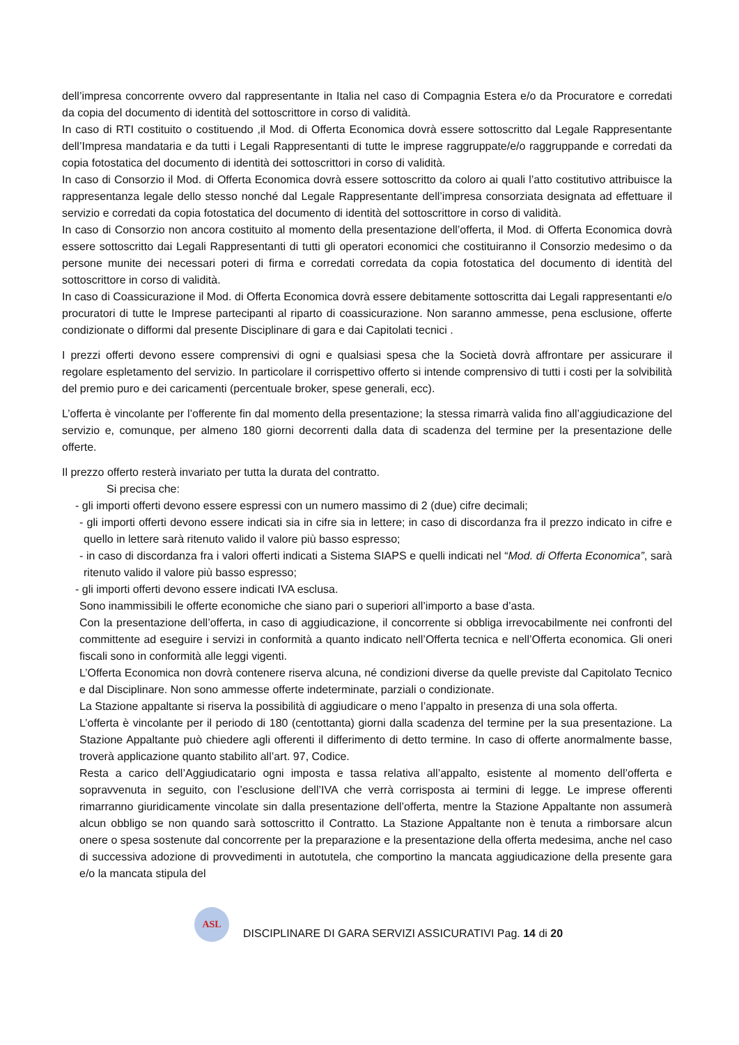dell’impresa concorrente ovvero dal rappresentante in Italia nel caso di Compagnia Estera e/o da Procuratore e corredati da copia del documento di identità del sottoscrittore in corso di validità.
In caso di RTI costituito o costituendo ,il Mod. di Offerta Economica dovrà essere sottoscritto dal Legale Rappresentante dell’Impresa mandataria e da tutti i Legali Rappresentanti di tutte le imprese raggruppate/e/o raggruppande e corredati da copia fotostatica del documento di identità dei sottoscrittori in corso di validità.
In caso di Consorzio il Mod. di Offerta Economica dovrà essere sottoscritto da coloro ai quali l’atto costitutivo attribuisce la rappresentanza legale dello stesso nonché dal Legale Rappresentante dell’impresa consorziata designata ad effettuare il servizio e corredati da copia fotostatica del documento di identità del sottoscrittore in corso di validità.
In caso di Consorzio non ancora costituito al momento della presentazione dell’offerta, il Mod. di Offerta Economica dovrà essere sottoscritto dai Legali Rappresentanti di tutti gli operatori economici che costituiranno il Consorzio medesimo o da persone munite dei necessari poteri di firma e corredati corredata da copia fotostatica del documento di identità del sottoscrittore in corso di validità.
In caso di Coassicurazione il Mod. di Offerta Economica dovrà essere debitamente sottoscritta dai Legali rappresentanti e/o procuratori di tutte le Imprese partecipanti al riparto di coassicurazione. Non saranno ammesse, pena esclusione, offerte condizionate o difformi dal presente Disciplinare di gara e dai Capitolati tecnici .
I prezzi offerti devono essere comprensivi di ogni e qualsiasi spesa che la Società dovrà affrontare per assicurare il regolare espletamento del servizio. In particolare il corrispettivo offerto si intende comprensivo di tutti i costi per la solvibilità del premio puro e dei caricamenti (percentuale broker, spese generali, ecc).
L’offerta è vincolante per l’offerente fin dal momento della presentazione; la stessa rimarrà valida fino all’aggiudicazione del servizio e, comunque, per almeno 180 giorni decorrenti dalla data di scadenza del termine per la presentazione delle offerte.
Il prezzo offerto resterà invariato per tutta la durata del contratto.
Si precisa che:
- gli importi offerti devono essere espressi con un numero massimo di 2 (due) cifre decimali;
- gli importi offerti devono essere indicati sia in cifre sia in lettere; in caso di discordanza fra il prezzo indicato in cifre e quello in lettere sarà ritenuto valido il valore più basso espresso;
- in caso di discordanza fra i valori offerti indicati a Sistema SIAPS e quelli indicati nel “Mod. di Offerta Economica”, sarà ritenuto valido il valore più basso espresso;
- gli importi offerti devono essere indicati IVA esclusa.
Sono inammissibili le offerte economiche che siano pari o superiori all’importo a base d’asta.
Con la presentazione dell’offerta, in caso di aggiudicazione, il concorrente si obbliga irrevocabilmente nei confronti del committente ad eseguire i servizi in conformità a quanto indicato nell’Offerta tecnica e nell’Offerta economica. Gli oneri fiscali sono in conformità alle leggi vigenti.
L’Offerta Economica non dovrà contenere riserva alcuna, né condizioni diverse da quelle previste dal Capitolato Tecnico e dal Disciplinare. Non sono ammesse offerte indeterminate, parziali o condizionate.
La Stazione appaltante si riserva la possibilità di aggiudicare o meno l’appalto in presenza di una sola offerta.
L’offerta è vincolante per il periodo di 180 (centottanta) giorni dalla scadenza del termine per la sua presentazione. La Stazione Appaltante può chiedere agli offerenti il differimento di detto termine. In caso di offerte anormalmente basse, troverà applicazione quanto stabilito all’art. 97, Codice.
Resta a carico dell’Aggiudicatario ogni imposta e tassa relativa all’appalto, esistente al momento dell’offerta e sopravvenuta in seguito, con l’esclusione dell’IVA che verrà corrisposta ai termini di legge. Le imprese offerenti rimarranno giuridicamente vincolate sin dalla presentazione dell’offerta, mentre la Stazione Appaltante non assumerà alcun obbligo se non quando sarà sottoscritto il Contratto. La Stazione Appaltante non è tenuta a rimborsare alcun onere o spesa sostenute dal concorrente per la preparazione e la presentazione della offerta medesima, anche nel caso di successiva adozione di provvedimenti in autotutela, che comportino la mancata aggiudicazione della presente gara e/o la mancata stipula del
ASL
DISCIPLINARE DI GARA SERVIZI ASSICURATIVI Pag. 14 di 20